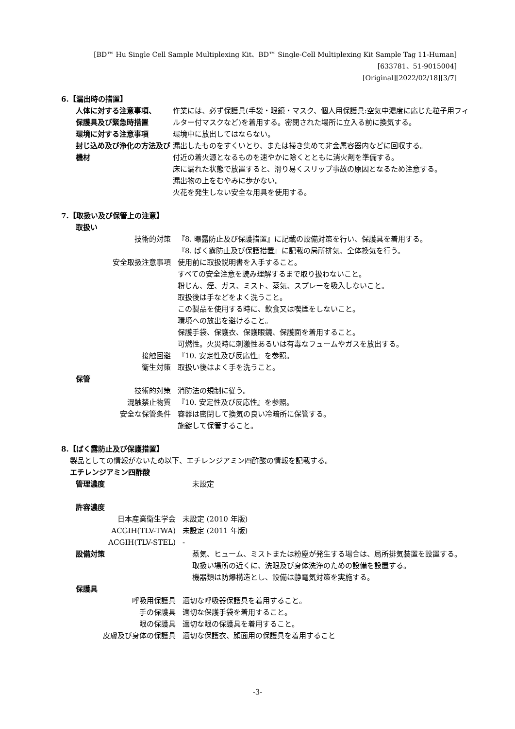[BD™ Hu Single Cell Sample Multiplexing Kit、BD™ Single-Cell Multiplexing Kit Sample Tag 11-Human]
[633781、51-9015004]
[Original][2022/02/18][3/7]
6.【漏出時の措置】
人体に対する注意事項、
保護具及び緊急時措置
作業には、必ず保護具(手袋・眼鏡・マスク、個人用保護具:空気中濃度に応じた粒子用フィルター付マスクなど)を着用する。密閉された場所に立入る前に換気する。
環境に対する注意事項 環境中に放出してはならない。
封じ込め及び浄化の方法及び機材 漏出したものをすくいとり、または掃き集めて非金属容器内などに回収する。
付近の着火源となるものを速やかに除くとともに消火剤を準備する。
床に漏れた状態で放置すると、滑り易くスリップ事故の原因となるため注意する。
漏出物の上をむやみに歩かない。
火花を発生しない安全な用具を使用する。
7.【取扱い及び保管上の注意】
取扱い
技術的対策 『8. 曝露防止及び保護措置』に記載の設備対策を行い、保護具を着用する。
『8. ばく露防止及び保護措置』に記載の局所排気、全体換気を行う。
安全取扱注意事項 使用前に取扱説明書を入手すること。
すべての安全注意を読み理解するまで取り扱わないこと。
粉じん、煙、ガス、ミスト、蒸気、スプレーを吸入しないこと。
取扱後は手などをよく洗うこと。
この製品を使用する時に、飲食又は喫煙をしないこと。
環境への放出を避けること。
保護手袋、保護衣、保護眼鏡、保護面を着用すること。
可燃性。火災時に刺激性あるいは有毒なフュームやガスを放出する。
接触回避 『10. 安定性及び反応性』を参照。
衛生対策 取扱い後はよく手を洗うこと。
保管
技術的対策 消防法の規制に従う。
混触禁止物質 『10. 安定性及び反応性』を参照。
安全な保管条件 容器は密閉して換気の良い冷暗所に保管する。
施錠して保管すること。
8.【ばく露防止及び保護措置】
製品としての情報がないため以下、エチレンジアミン四酢酸の情報を記載する。
エチレンジアミン四酢酸
管理濃度 未設定
許容濃度
日本産業衛生学会 未設定 (2010 年版)
ACGIH(TLV-TWA) 未設定 (2011 年版)
ACGIH(TLV-STEL) -
設備対策 蒸気、ヒューム、ミストまたは粉塵が発生する場合は、局所排気装置を設置する。
取扱い場所の近くに、洗眼及び身体洗浄のための設備を設置する。
機器類は防爆構造とし、設備は静電気対策を実施する。
保護具
呼吸用保護具 適切な呼吸器保護具を着用すること。
手の保護具 適切な保護手袋を着用すること。
眼の保護具 適切な眼の保護具を着用すること。
皮膚及び身体の保護具 適切な保護衣、顔面用の保護具を着用すること
-3-